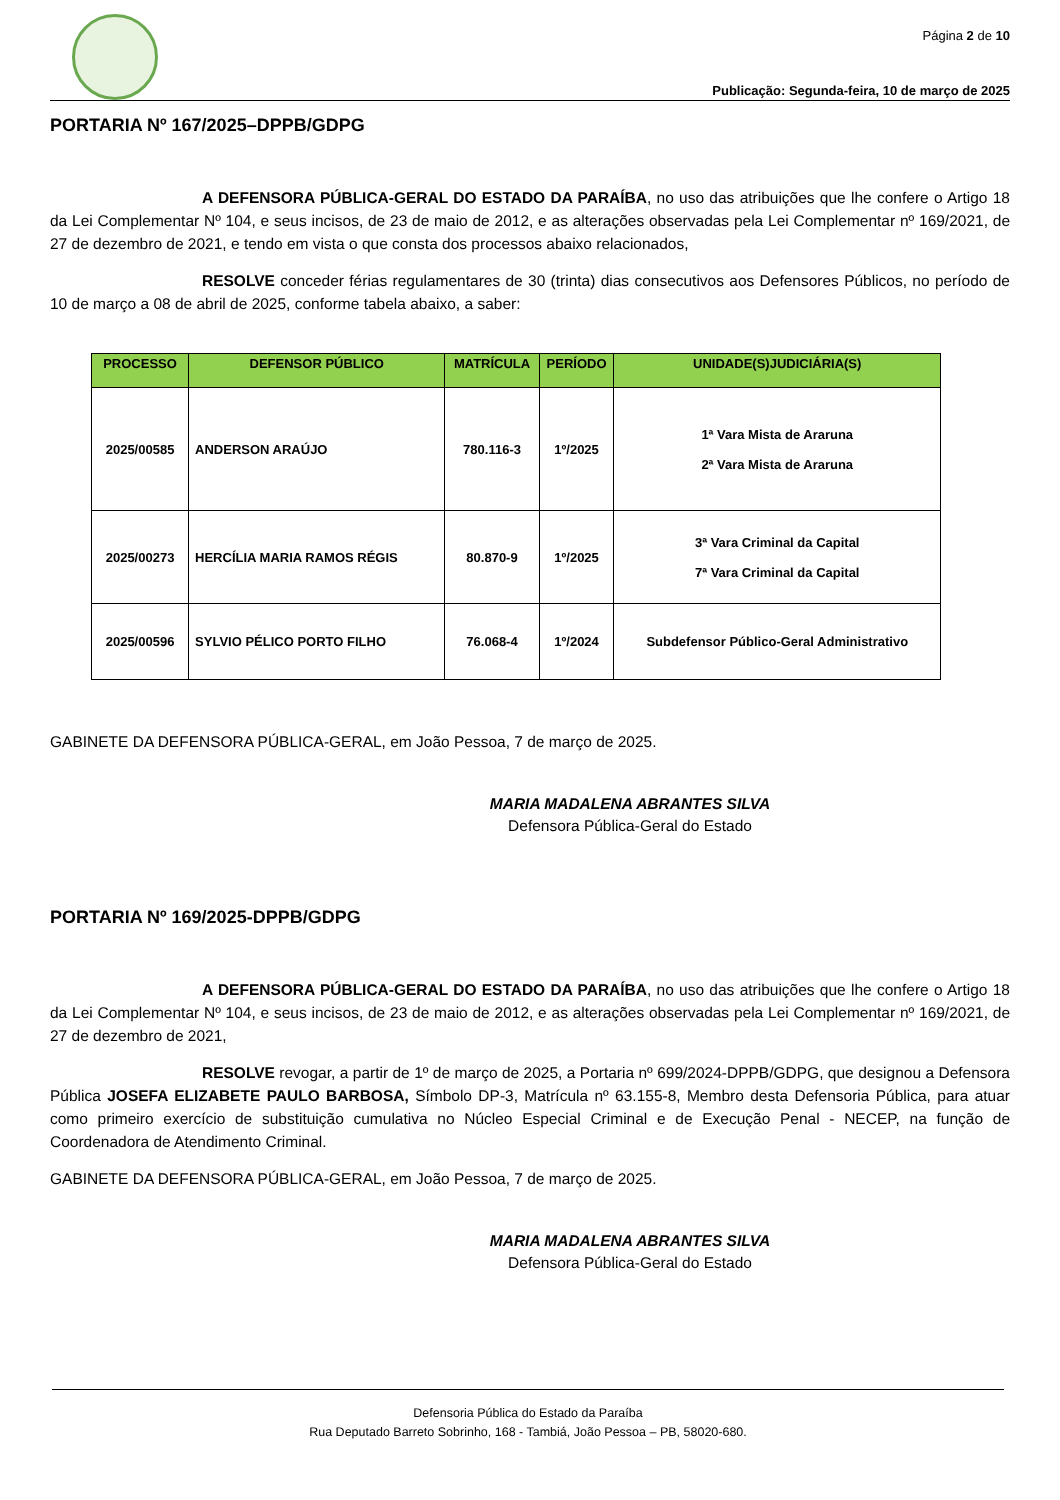Página 2 de 10
Publicação: Segunda-feira, 10 de março de 2025
PORTARIA Nº 167/2025–DPPB/GDPG
A DEFENSORA PÚBLICA-GERAL DO ESTADO DA PARAÍBA, no uso das atribuições que lhe confere o Artigo 18 da Lei Complementar Nº 104, e seus incisos, de 23 de maio de 2012, e as alterações observadas pela Lei Complementar nº 169/2021, de 27 de dezembro de 2021, e tendo em vista o que consta dos processos abaixo relacionados,
RESOLVE conceder férias regulamentares de 30 (trinta) dias consecutivos aos Defensores Públicos, no período de 10 de março a 08 de abril de 2025, conforme tabela abaixo, a saber:
| PROCESSO | DEFENSOR PÚBLICO | MATRÍCULA | PERÍODO | UNIDADE(S)JUDICIÁRIA(S) |
| --- | --- | --- | --- | --- |
| 2025/00585 | ANDERSON ARAÚJO | 780.116-3 | 1º/2025 | 1ª Vara Mista de Araruna 2ª Vara Mista de Araruna |
| 2025/00273 | HERCÍLIA MARIA RAMOS RÉGIS | 80.870-9 | 1º/2025 | 3ª Vara Criminal da Capital 7ª Vara Criminal da Capital |
| 2025/00596 | SYLVIO PÉLICO PORTO FILHO | 76.068-4 | 1º/2024 | Subdefensor Público-Geral Administrativo |
GABINETE DA DEFENSORA PÚBLICA-GERAL, em João Pessoa, 7 de março de 2025.
MARIA MADALENA ABRANTES SILVA
Defensora Pública-Geral do Estado
PORTARIA Nº 169/2025-DPPB/GDPG
A DEFENSORA PÚBLICA-GERAL DO ESTADO DA PARAÍBA, no uso das atribuições que lhe confere o Artigo 18 da Lei Complementar Nº 104, e seus incisos, de 23 de maio de 2012, e as alterações observadas pela Lei Complementar nº 169/2021, de 27 de dezembro de 2021,
RESOLVE revogar, a partir de 1º de março de 2025, a Portaria nº 699/2024-DPPB/GDPG, que designou a Defensora Pública JOSEFA ELIZABETE PAULO BARBOSA, Símbolo DP-3, Matrícula nº 63.155-8, Membro desta Defensoria Pública, para atuar como primeiro exercício de substituição cumulativa no Núcleo Especial Criminal e de Execução Penal - NECEP, na função de Coordenadora de Atendimento Criminal.
GABINETE DA DEFENSORA PÚBLICA-GERAL, em João Pessoa, 7 de março de 2025.
MARIA MADALENA ABRANTES SILVA
Defensora Pública-Geral do Estado
Defensoria Pública do Estado da Paraíba
Rua Deputado Barreto Sobrinho, 168 - Tambiá, João Pessoa – PB, 58020-680.